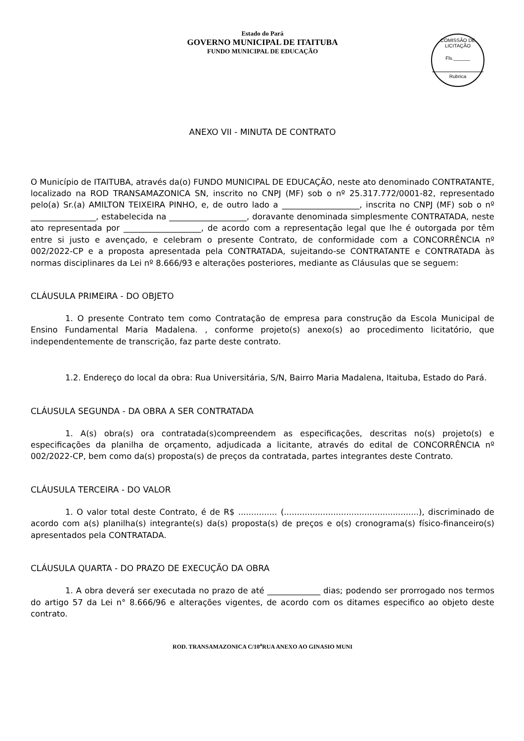Estado do Pará
GOVERNO MUNICIPAL DE ITAITUBA
FUNDO MUNICIPAL DE EDUCAÇÃO
COMISSÃO DE LICITAÇÃO
Fls.______
Rubrica
ANEXO VII - MINUTA DE CONTRATO
O Município de ITAITUBA, através da(o) FUNDO MUNICIPAL DE EDUCAÇÃO, neste ato denominado CONTRATANTE, localizado na ROD TRANSAMAZONICA SN, inscrito no CNPJ (MF) sob o nº 25.317.772/0001-82, representado pelo(a) Sr.(a) AMILTON TEIXEIRA PINHO, e, de outro lado a ___________________, inscrita no CNPJ (MF) sob o nº ________________, estabelecida na ___________________, doravante denominada simplesmente CONTRATADA, neste ato representada por ___________________, de acordo com a representação legal que lhe é outorgada por têm entre si justo e avençado, e celebram o presente Contrato, de conformidade com a CONCORRÊNCIA nº 002/2022-CP e a proposta apresentada pela CONTRATADA, sujeitando-se CONTRATANTE e CONTRATADA às normas disciplinares da Lei nº 8.666/93 e alterações posteriores, mediante as Cláusulas que se seguem:
CLÁUSULA PRIMEIRA - DO OBJETO
1. O presente Contrato tem como Contratação de empresa para construção da Escola Municipal de Ensino Fundamental Maria Madalena. , conforme projeto(s) anexo(s) ao procedimento licitatório, que independentemente de transcrição, faz parte deste contrato.
1.2. Endereço do local da obra: Rua Universitária, S/N, Bairro Maria Madalena, Itaituba, Estado do Pará.
CLÁUSULA SEGUNDA - DA OBRA A SER CONTRATADA
1. A(s) obra(s) ora contratada(s)compreendem as especificações, descritas no(s) projeto(s) e especificações da planilha de orçamento, adjudicada a licitante, através do edital de CONCORRÊNCIA nº 002/2022-CP, bem como da(s) proposta(s) de preços da contratada, partes integrantes deste Contrato.
CLÁUSULA TERCEIRA - DO VALOR
1. O valor total deste Contrato, é de R$ ............... (....................................................), discriminado de acordo com a(s) planilha(s) integrante(s) da(s) proposta(s) de preços e o(s) cronograma(s) físico-financeiro(s) apresentados pela CONTRATADA.
CLÁUSULA QUARTA - DO PRAZO DE EXECUÇÃO DA OBRA
1. A obra deverá ser executada no prazo de até _____________ dias; podendo ser prorrogado nos termos do artigo 57 da Lei n° 8.666/96 e alterações vigentes, de acordo com os ditames especifico ao objeto deste contrato.
ROD. TRANSAMAZONICA C/10<sup>a</sup>RUA ANEXO AO GINASIO MUNI